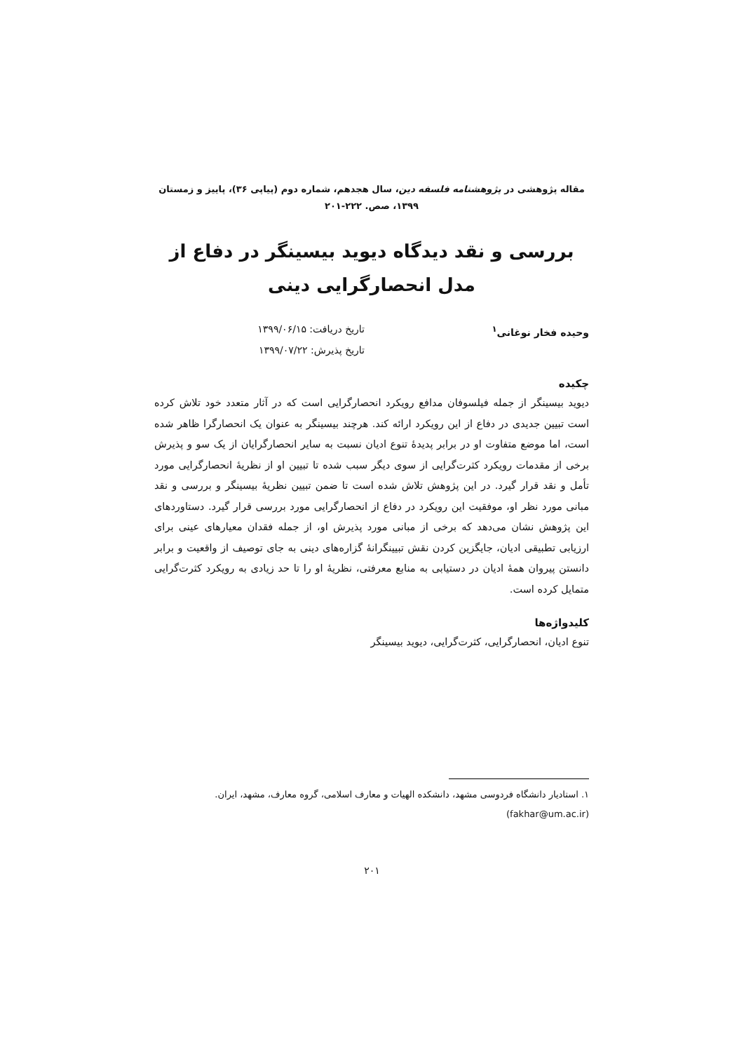مقاله پژوهشی در پژوهشنامه فلسفه دین، سال هجدهم، شماره دوم (پیاپی ۳۶)، پاییز و زمستان ۱۳۹۹، صص. ۲۲۲-۲۰۱
بررسی و نقد دیدگاه دیوید بیسینگر در دفاع از مدل انحصارگرایی دینی
وحیده فخار نوغانی<sup>۱</sup> تاریخ دریافت: ۱۳۹۹/۰۶/۱۵
تاریخ پذیرش: ۱۳۹۹/۰۷/۲۲
چکیده
دیوید بیسینگر از جمله فیلسوفان مدافع رویکرد انحصارگرایی است که در آثار متعدد خود تلاش کرده است تبیین جدیدی در دفاع از این رویکرد ارائه کند. هرچند بیسینگر به عنوان یک انحصارگرا ظاهر شده است، اما موضع متفاوت او در برابر پدیدهٔ تنوع ادیان نسبت به سایر انحصارگرایان از یک سو و پذیرش برخی از مقدمات رویکرد کثرت‌گرایی از سوی دیگر سبب شده تا تبیین او از نظریهٔ انحصارگرایی مورد تأمل و نقد قرار گیرد. در این پژوهش تلاش شده است تا ضمن تبیین نظریهٔ بیسینگر و بررسی و نقد مبانی مورد نظر او، موفقیت این رویکرد در دفاع از انحصارگرایی مورد بررسی قرار گیرد. دستاوردهای این پژوهش نشان می‌دهد که برخی از مبانی مورد پذیرش او، از جمله فقدان معیارهای عینی برای ارزیابی تطبیقی ادیان، جایگزین کردن نقش تبیینگرانهٔ گزاره‌های دینی به جای توصیف از واقعیت و برابر دانستن پیروان همهٔ ادیان در دستیابی به منابع معرفتی، نظریهٔ او را تا حد زیادی به رویکرد کثرت‌گرایی متمایل کرده است.
کلیدواژه‌ها
تنوع ادیان، انحصارگرایی، کثرت‌گرایی، دیوید بیسینگر
۱. استادیار دانشگاه فردوسی مشهد، دانشکده الهیات و معارف اسلامی، گروه معارف، مشهد، ایران.
(fakhar@um.ac.ir)
۲۰۱